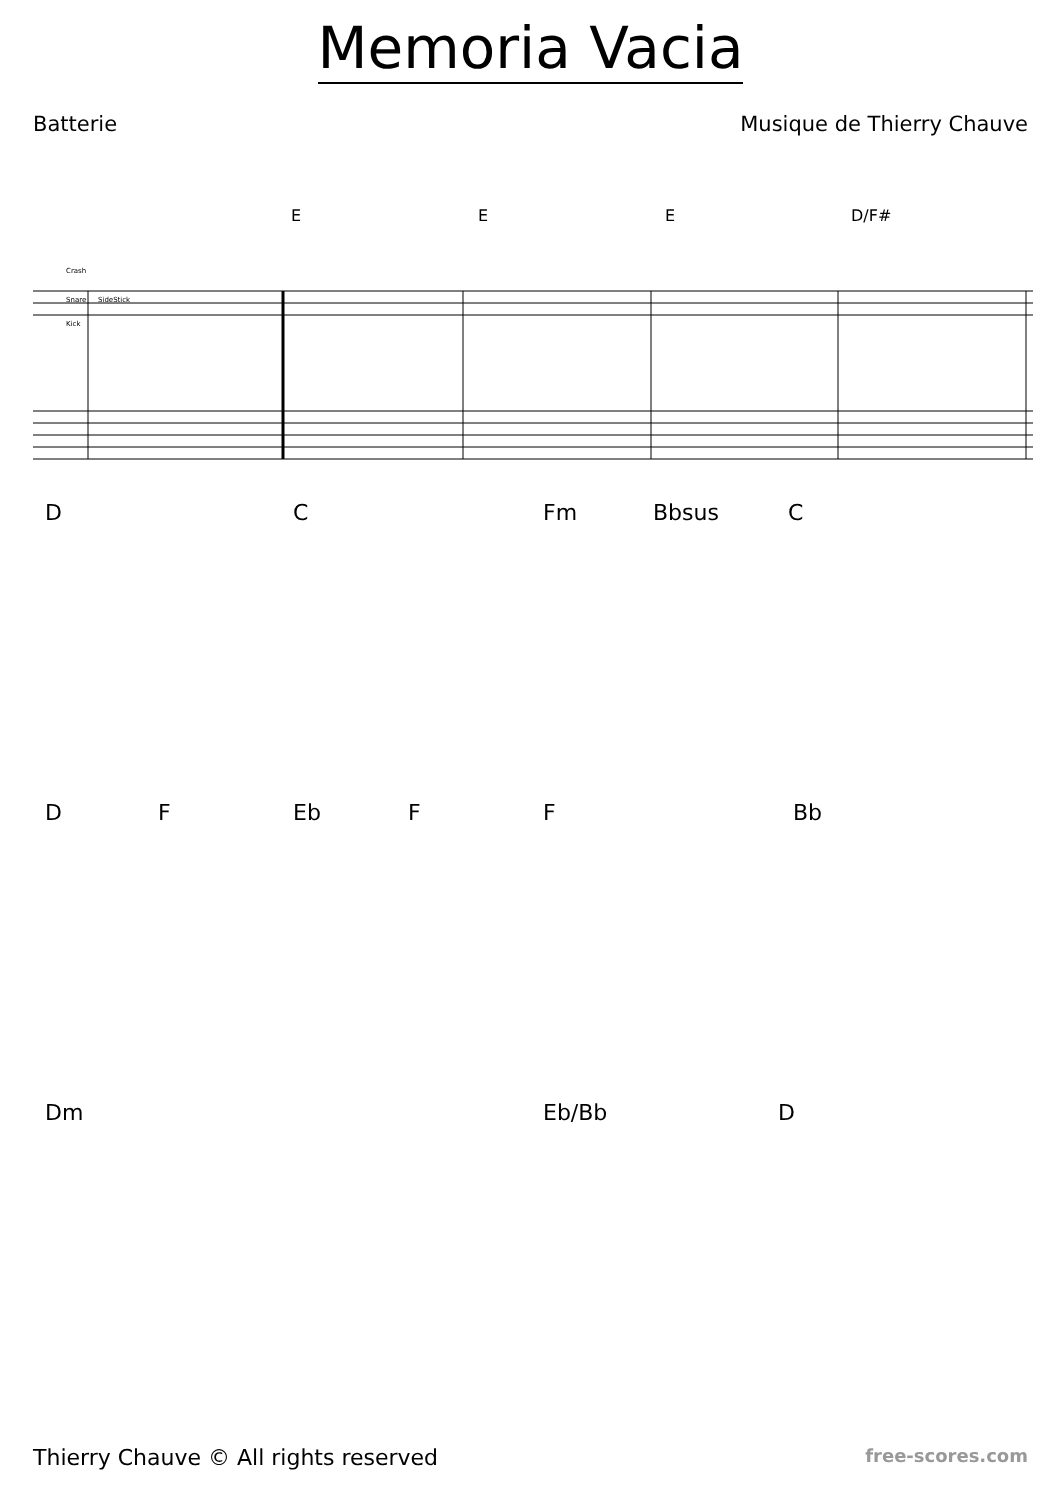Memoria Vacia
Batterie Musique de Thierry Chauve
E E E D/F#
Crash
Snare
SideStick
Kick
D C Fm Bbsus C
D F Eb F F Bb
Dm Eb/Bb D
Thierry Chauve © All rights reserved
free-scores.com